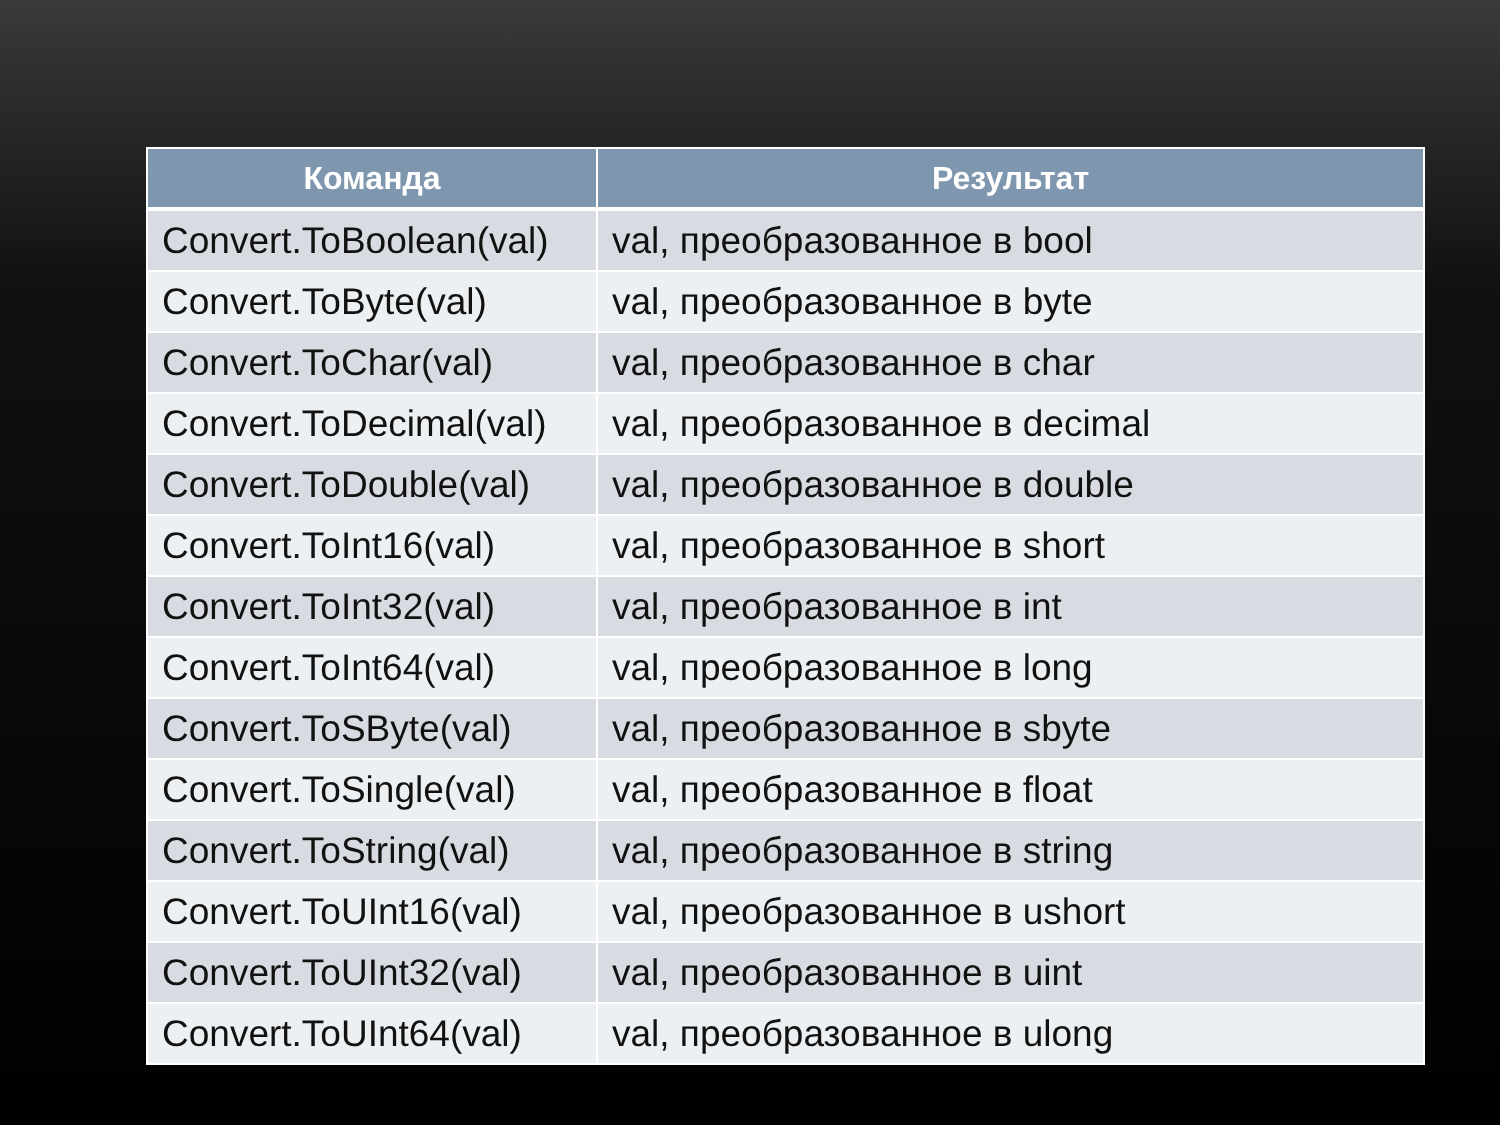| Команда | Результат |
| --- | --- |
| Convert.ToBoolean(val) | val, преобразованное в bool |
| Convert.ToByte(val) | val, преобразованное в byte |
| Convert.ToChar(val) | val, преобразованное в char |
| Convert.ToDecimal(val) | val, преобразованное в decimal |
| Convert.ToDouble(val) | val, преобразованное в double |
| Convert.ToInt16(val) | val, преобразованное в short |
| Convert.ToInt32(val) | val, преобразованное в int |
| Convert.ToInt64(val) | val, преобразованное в long |
| Convert.ToSByte(val) | val, преобразованное в sbyte |
| Convert.ToSingle(val) | val, преобразованное в float |
| Convert.ToString(val) | val, преобразованное в string |
| Convert.ToUInt16(val) | val, преобразованное в ushort |
| Convert.ToUInt32(val) | val, преобразованное в uint |
| Convert.ToUInt64(val) | val, преобразованное в ulong |